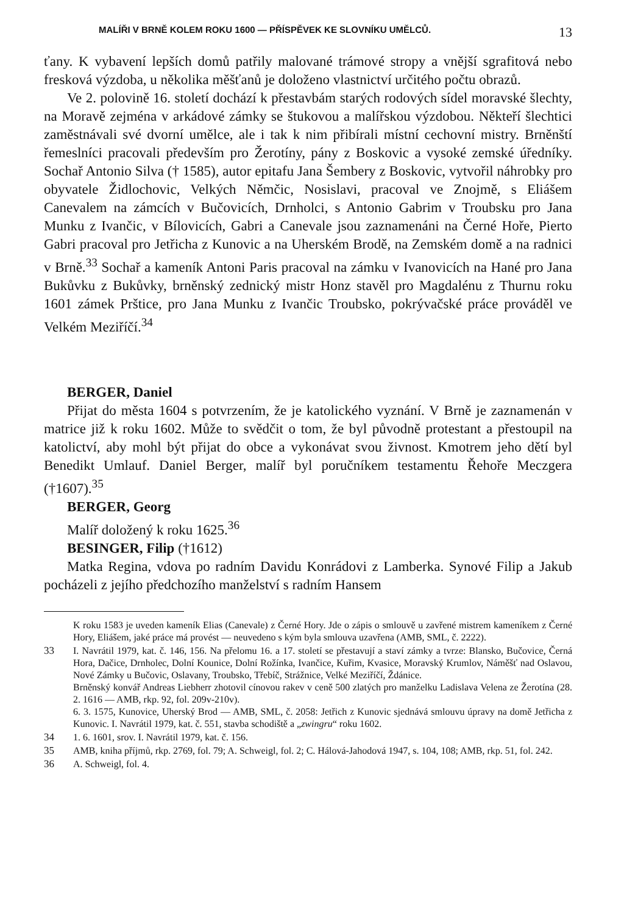MALÍŘI V BRNĚ KOLEM ROKU 1600 — PŘÍSPĚVEK KE SLOVNÍKU UMĚLCŮ. 13
ťany. K vybavení lepších domů patřily malované trámové stropy a vnější sgrafitová nebo fresková výzdoba, u několika měšťanů je doloženo vlastnictví určitého počtu obrazů.
Ve 2. polovině 16. století dochází k přestavbám starých rodových sídel moravské šlechty, na Moravě zejména v arkádové zámky se štukovou a malířskou výzdobou. Někteří šlechtici zaměstnávali své dvorní umělce, ale i tak k nim přibírali místní cechovní mistry. Brněnští řemeslníci pracovali především pro Žerotíny, pány z Boskovic a vysoké zemské úředníky. Sochař Antonio Silva († 1585), autor epitafu Jana Šembery z Boskovic, vytvořil náhrobky pro obyvatele Židlochovic, Velkých Němčic, Nosislavi, pracoval ve Znojmě, s Eliášem Canevalem na zámcích v Bučovicích, Drnholci, s Antonio Gabrim v Troubsku pro Jana Munku z Ivančic, v Bílovicích, Gabri a Canevale jsou zaznamenáni na Černé Hoře, Pierto Gabri pracoval pro Jetřicha z Kunovic a na Uherském Brodě, na Zemském domě a na radnici v Brně.<sup>33</sup> Sochař a kameník Antoni Paris pracoval na zámku v Ivanovicích na Hané pro Jana Bukůvku z Bukůvky, brněnský zednický mistr Honz stavěl pro Magdalénu z Thurnu roku 1601 zámek Prštice, pro Jana Munku z Ivančic Troubsko, pokrývačské práce prováděl ve Velkém Meziříčí.<sup>34</sup>
BERGER, Daniel
Přijat do města 1604 s potvrzením, že je katolického vyznání. V Brně je zaznamenán v matrice již k roku 1602. Může to svědčit o tom, že byl původně protestant a přestoupil na katolictví, aby mohl být přijat do obce a vykonávat svou živnost. Kmotrem jeho dětí byl Benedikt Umlauf. Daniel Berger, malíř byl poručníkem testamentu Řehoře Meczgera (†1607).<sup>35</sup>
BERGER, Georg
Malíř doložený k roku 1625.<sup>36</sup>
BESINGER, Filip (†1612)
Matka Regina, vdova po radním Davidu Konrádovi z Lamberka. Synové Filip a Jakub pocházeli z jejího předchozího manželství s radním Hansem
K roku 1583 je uveden kameník Elias (Canevale) z Černé Hory. Jde o zápis o smlouvě u zavřené mistrem kameníkem z Černé Hory, Eliášem, jaké práce má provést — neuvedeno s kým byla smlouva uzavřena (AMB, SML, č. 2222).
33 I. Navrátil 1979, kat. č. 146, 156. Na přelomu 16. a 17. století se přestavují a staví zámky a tvrze: Blansko, Bučovice, Černá Hora, Dačice, Drnholec, Dolní Kounice, Dolní Rožínka, Ivančice, Kuřim, Kvasice, Moravský Krumlov, Náměšť nad Oslavou, Nové Zámky u Bučovic, Oslavany, Troubsko, Třebíč, Strážnice, Velké Meziříčí, Ždánice.
Brněnský konvář Andreas Liebherr zhotovil cínovou rakev v ceně 500 zlatých pro manželku Ladislava Velena ze Žerotína (28. 2. 1616 — AMB, rkp. 92, fol. 209v-210v).
6. 3. 1575, Kunovice, Uherský Brod — AMB, SML, č. 2058: Jetřich z Kunovic sjednává smlouvu úpravy na domě Jetřicha z Kunovic. I. Navrátil 1979, kat. č. 551, stavba schodiště a „zwingru“ roku 1602.
34 1. 6. 1601, srov. I. Navrátil 1979, kat. č. 156.
35 AMB, kniha příjmů, rkp. 2769, fol. 79; A. Schweigl, fol. 2; C. Hálová-Jahodová 1947, s. 104, 108; AMB, rkp. 51, fol. 242.
36 A. Schweigl, fol. 4.